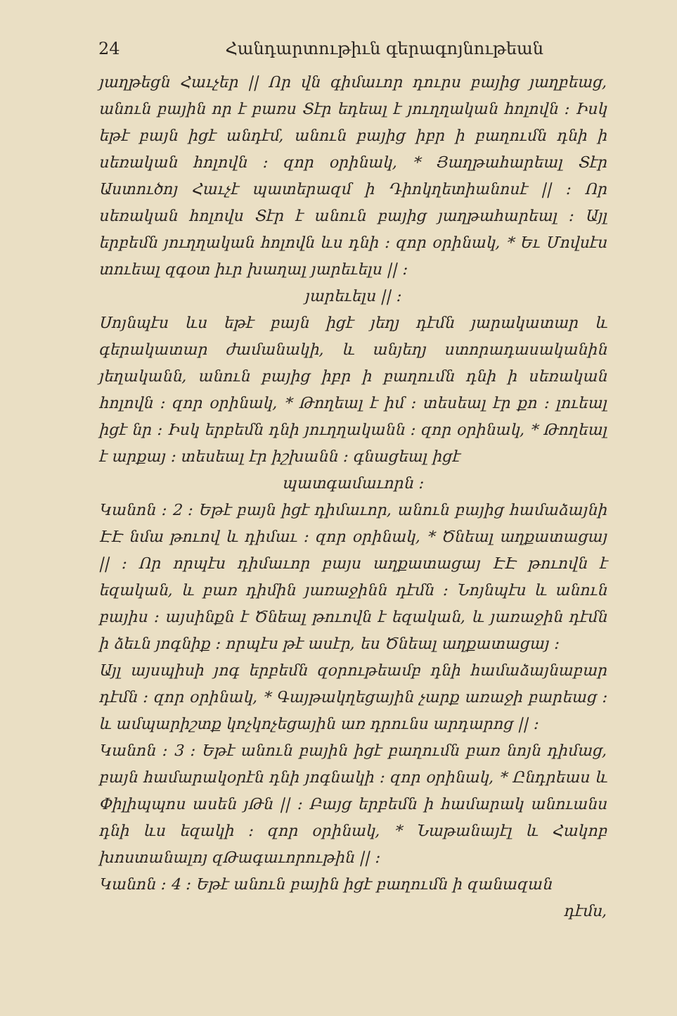24 Հանդարտութիւն գերագոյնութեան
յաղթեցն Հաւչեր || Որ վն գիմաւոր դուրս բայից յաղբեաց, անուն բային որ է բառս Տէր եդեալ է յուղղական հոլովն ։ Իսկ եթէ բայն իցէ անդէմ, անուն բայից իբր ի բաղումն դնի ի սեռական հոլովն ։ զոր օրինակ, * Յաղթահարեալ Տէր Աստուծոյ Հաւչէ պատերազմ ի Դիոկղետիանոսէ || ։ Որ սեռական հոլովս Տէր է անուն բայից յաղթահարեալ ։ Այլ երբեմն յուղղական հոլովն ևս դնի ։ զոր օրինակ, * Եւ Մովսէս տուեալ զգօտ իւր խաղալ յարեւելս || ։
յարեւելս || ։
Սոյնպէս ևս եթէ բայն իցէ յեղյ դէմն յարակատար և գերակատար ժամանակի, և անյեղյ ստորադասականին յեղականն, անուն բայից իբր ի բաղումն դնի ի սեռական հոլովն ։ զոր օրինակ, * Թողեալ է իմ ։ տեսեալ էր քո ։ լուեալ իցէ նր ։ Իսկ երբեմն դնի յուղղականն ։ զոր օրինակ, * Թողեալ է արքայ ։ տեսեալ էր իշխանն ։ գնացեալ իցէ
պատգամաւորն ։
Կանոն ։ 2 ։ Եթէ բայն իցէ դիմաւոր, անուն բայից համաձայնի ԷԷ նմա թուով և դիմաւ ։ զոր օրինակ, * Ծնեալ աղքատացայ || ։ Որ որպէս դիմաւոր բայս աղքատացայ ԷԷ թուովն է եզական, և բառ դիմին յառաջինն դէմն ։ Նոյնպէս և անուն բայիս ։ այսինքն է Ծնեալ թուովն է եզական, և յառաջին դէմն ի ձեւն յոգնիք ։ որպէս թէ ասէր, ես Ծնեալ աղքատացայ ։
Այլ այսպիսի յոգ երբեմն զօրութեամբ դնի համաձայնաբար դէմն ։ զոր օրինակ, * Գայթակղեցային չարք առաջի բարեաց ։ և ամպարիշտք կոչկոչեցային առ դրունս արդարոց || ։
Կանոն ։ 3 ։ Եթէ անուն բային իցէ բաղումն բառ նոյն դիմաց, բայն համարակօրէն դնի յոգնակի ։ զոր օրինակ, * Ընդրեաս և Փիլիպպոս ասեն յԹն || ։ Բայց երբեմն ի համարակ անուանս դնի ևս եզակի ։ զոր օրինակ, * Նաթանայէլ և Հակոբ խոստանալոյ զԹագաւորութին || ։
Կանոն ։ 4 ։ Եթէ անուն բային իցէ բաղումն ի զանազան
դէմս,